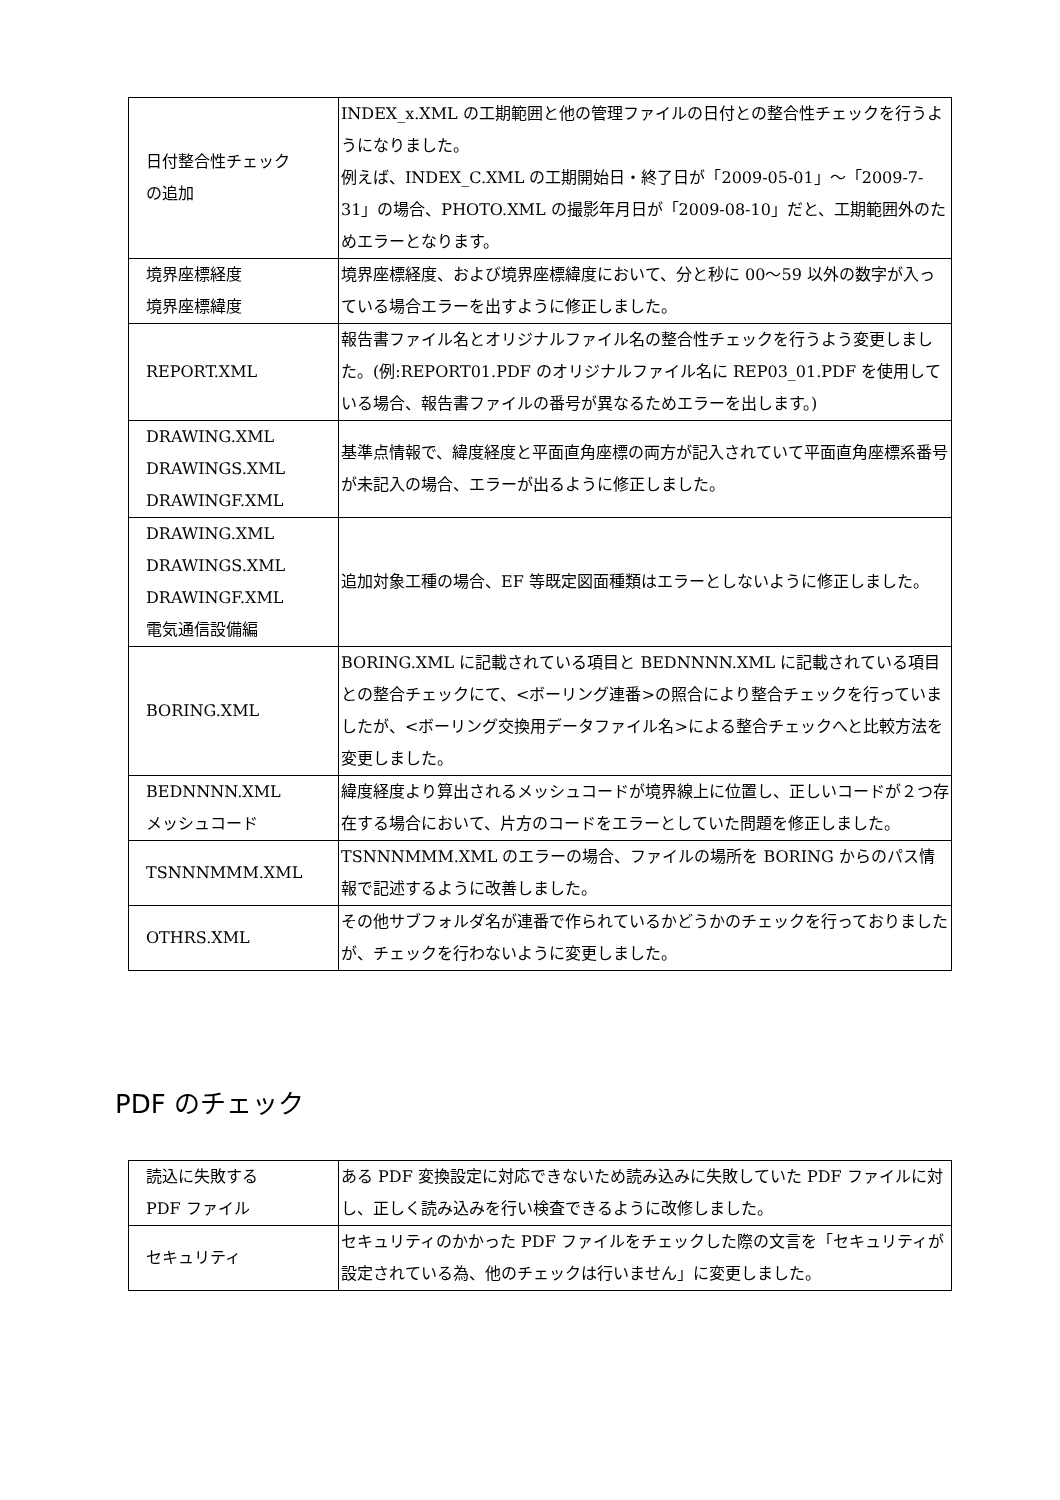| 日付整合性チェック の追加 | INDEX_x.XML の工期範囲と他の管理ファイルの日付との整合性チェックを行うようになりました。 例えば、INDEX_C.XML の工期開始日・終了日が「2009-05-01」～「2009-7-31」の場合、PHOTO.XML の撮影年月日が「2009-08-10」だと、工期範囲外のためエラーとなります。 |
| 境界座標経度 境界座標緯度 | 境界座標経度、および境界座標緯度において、分と秒に 00～59 以外の数字が入っている場合エラーを出すように修正しました。 |
| REPORT.XML | 報告書ファイル名とオリジナルファイル名の整合性チェックを行うよう変更しました。(例:REPORT01.PDF のオリジナルファイル名に REP03_01.PDF を使用している場合、報告書ファイルの番号が異なるためエラーを出します。) |
| DRAWING.XML DRAWINGS.XML DRAWINGF.XML | 基準点情報で、緯度経度と平面直角座標の両方が記入されていて平面直角座標系番号が未記入の場合、エラーが出るように修正しました。 |
| DRAWING.XML DRAWINGS.XML DRAWINGF.XML 電気通信設備編 | 追加対象工種の場合、EF 等既定図面種類はエラーとしないように修正しました。 |
| BORING.XML | BORING.XML に記載されている項目と BEDNNNN.XML に記載されている項目との整合チェックにて、<ボーリング連番>の照合により整合チェックを行っていましたが、<ボーリング交換用データファイル名>による整合チェックへと比較方法を変更しました。 |
| BEDNNNN.XML メッシュコード | 緯度経度より算出されるメッシュコードが境界線上に位置し、正しいコードが２つ存在する場合において、片方のコードをエラーとしていた問題を修正しました。 |
| TSNNNMMM.XML | TSNNNMMM.XML のエラーの場合、ファイルの場所を BORING からのパス情報で記述するように改善しました。 |
| OTHRS.XML | その他サブフォルダ名が連番で作られているかどうかのチェックを行っておりましたが、チェックを行わないように変更しました。 |
PDF のチェック
| 読込に失敗する PDF ファイル | ある PDF 変換設定に対応できないため読み込みに失敗していた PDF ファイルに対し、正しく読み込みを行い検査できるように改修しました。 |
| セキュリティ | セキュリティのかかった PDF ファイルをチェックした際の文言を「セキュリティが設定されている為、他のチェックは行いません」に変更しました。 |